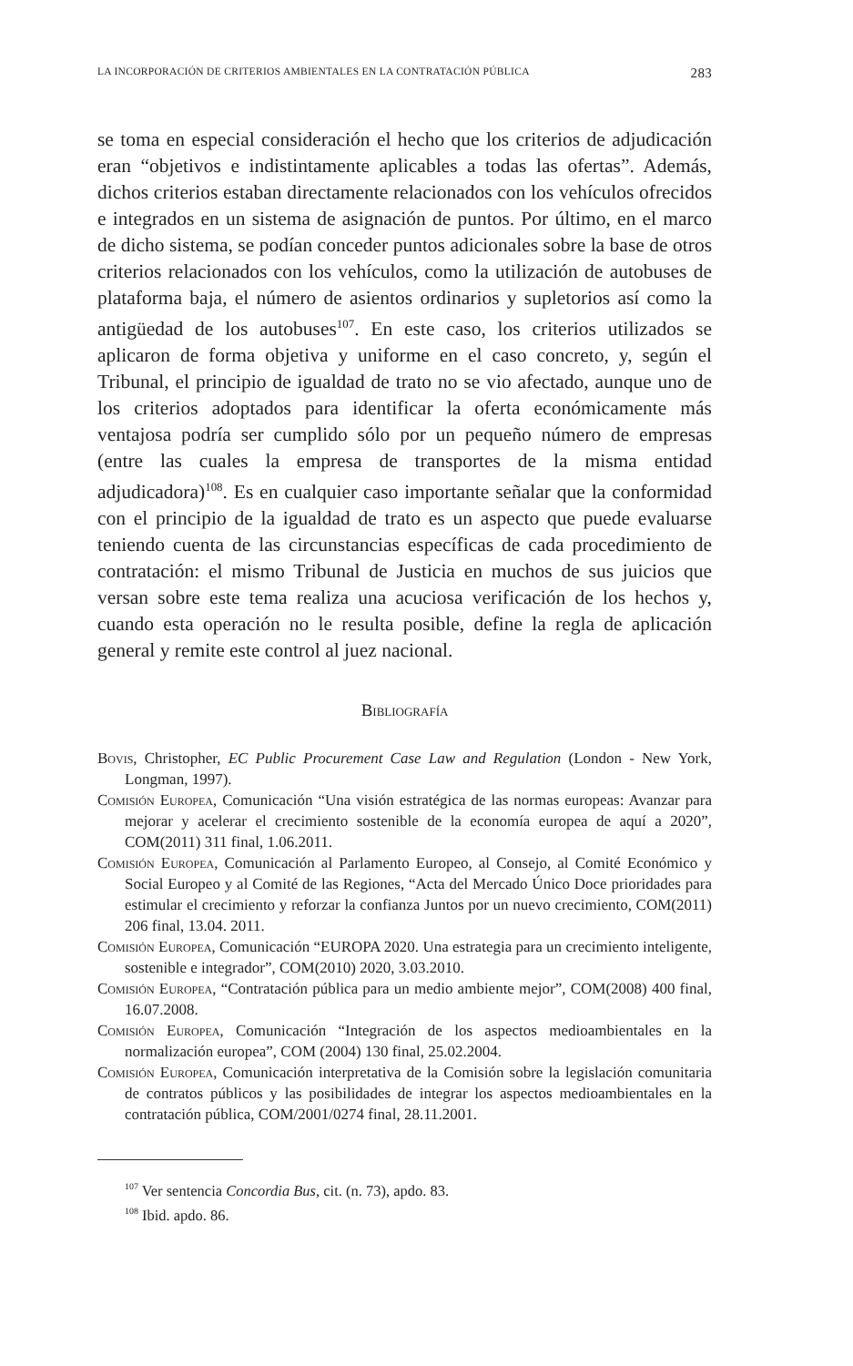LA INCORPORACIÓN DE CRITERIOS AMBIENTALES EN LA CONTRATACIÓN PÚBLICA 283
se toma en especial consideración el hecho que los criterios de adjudicación eran “objetivos e indistintamente aplicables a todas las ofertas”. Además, dichos criterios estaban directamente relacionados con los vehículos ofrecidos e integrados en un sistema de asignación de puntos. Por último, en el marco de dicho sistema, se podían conceder puntos adicionales sobre la base de otros criterios relacionados con los vehículos, como la utilización de autobuses de plataforma baja, el número de asientos ordinarios y supletorios así como la antigüedad de los autobuses<sup>107</sup>. En este caso, los criterios utilizados se aplicaron de forma objetiva y uniforme en el caso concreto, y, según el Tribunal, el principio de igualdad de trato no se vio afectado, aunque uno de los criterios adoptados para identificar la oferta económicamente más ventajosa podría ser cumplido sólo por un pequeño número de empresas (entre las cuales la empresa de transportes de la misma entidad adjudicadora)<sup>108</sup>. Es en cualquier caso importante señalar que la conformidad con el principio de la igualdad de trato es un aspecto que puede evaluarse teniendo cuenta de las circunstancias específicas de cada procedimiento de contratación: el mismo Tribunal de Justicia en muchos de sus juicios que versan sobre este tema realiza una acuciosa verificación de los hechos y, cuando esta operación no le resulta posible, define la regla de aplicación general y remite este control al juez nacional.
Bibliografía
Bovis, Christopher, EC Public Procurement Case Law and Regulation (London - New York, Longman, 1997).
Comisión Europea, Comunicación “Una visión estratégica de las normas europeas: Avanzar para mejorar y acelerar el crecimiento sostenible de la economía europea de aquí a 2020”, COM(2011) 311 final, 1.06.2011.
Comisión Europea, Comunicación al Parlamento Europeo, al Consejo, al Comité Económico y Social Europeo y al Comité de las Regiones, “Acta del Mercado Único Doce prioridades para estimular el crecimiento y reforzar la confianza Juntos por un nuevo crecimiento, COM(2011) 206 final, 13.04. 2011.
Comisión Europea, Comunicación “EUROPA 2020. Una estrategia para un crecimiento inteligente, sostenible e integrador”, COM(2010) 2020, 3.03.2010.
Comisión Europea, “Contratación pública para un medio ambiente mejor”, COM(2008) 400 final, 16.07.2008.
Comisión Europea, Comunicación “Integración de los aspectos medioambientales en la normalización europea”, COM (2004) 130 final, 25.02.2004.
Comisión Europea, Comunicación interpretativa de la Comisión sobre la legislación comunitaria de contratos públicos y las posibilidades de integrar los aspectos medioambientales en la contratación pública, COM/2001/0274 final, 28.11.2001.
<sup>107</sup> Ver sentencia Concordia Bus, cit. (n. 73), apdo. 83.
<sup>108</sup> Ibid. apdo. 86.